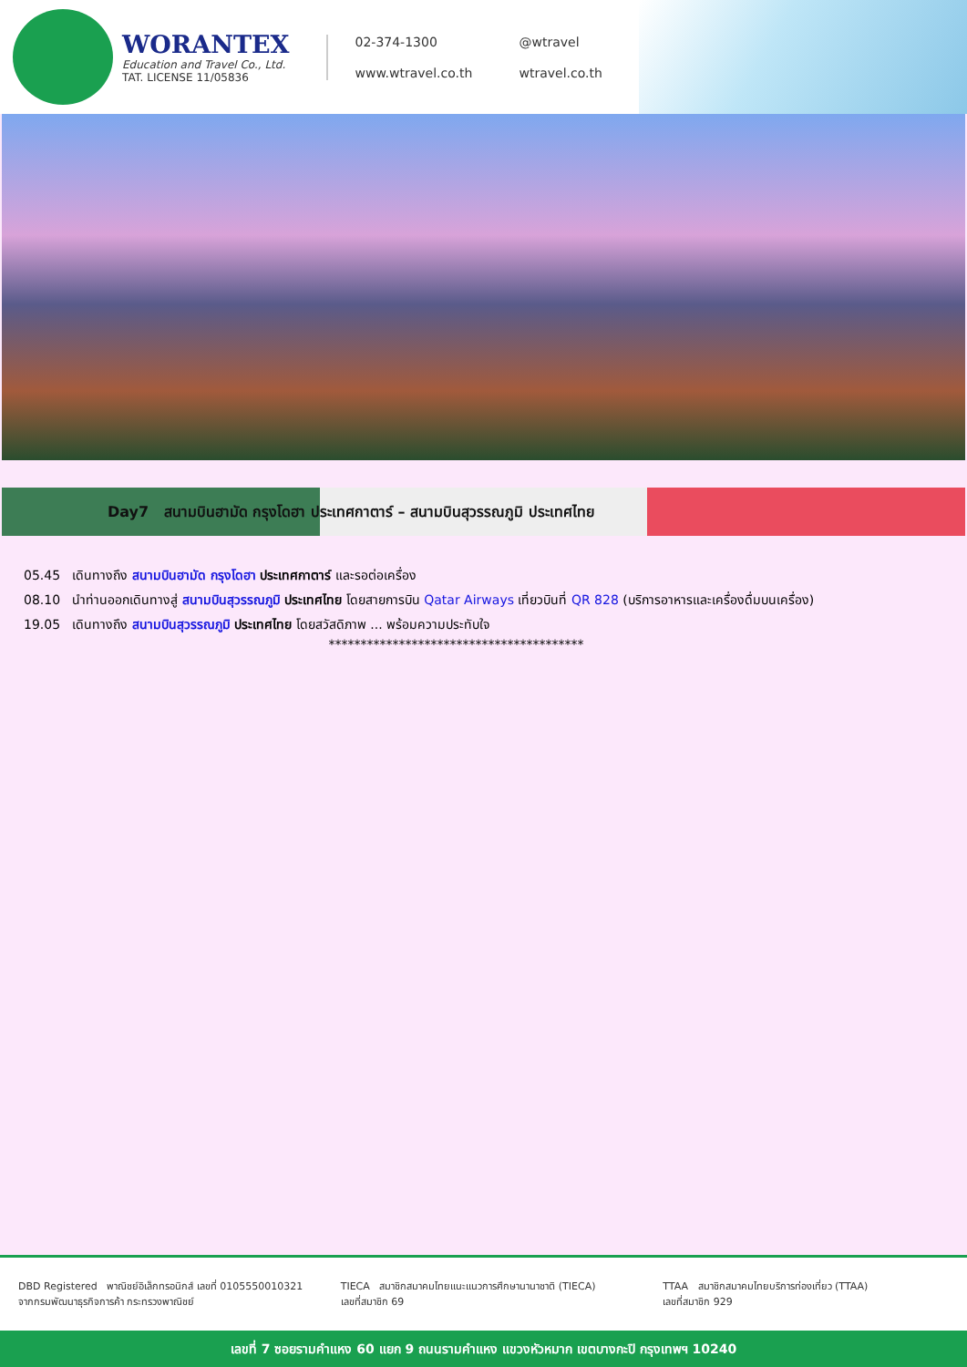WORANTEX
Education and Travel Co., Ltd.
TAT. LICENSE 11/05836
02-374-1300 @wtravel www.wtravel.co.th wtravel.co.th
Day7 สนามบินฮามัด กรุงโดฮา ประเทศกาตาร์ – สนามบินสุวรรณภูมิ ประเทศไทย
05.45 เดินทางถึง สนามบินฮามัด กรุงโดฮา ประเทศกาตาร์ และรอต่อเครื่อง
08.10 นำท่านออกเดินทางสู่ สนามบินสุวรรณภูมิ ประเทศไทย โดยสายการบิน Qatar Airways เที่ยวบินที่ QR 828 (บริการอาหารและเครื่องดื่มบนเครื่อง)
19.05 เดินทางถึง สนามบินสุวรรณภูมิ ประเทศไทย โดยสวัสดิภาพ ... พร้อมความประทับใจ
****************************************
DBD Registered พาณิชย์อิเล็กทรอนิกส์ เลขที่ 0105550010321
จากกรมพัฒนาธุรกิจการค้า กระทรวงพาณิชย์
TIECA สมาชิกสมาคมไทยแนะแนวการศึกษานานาชาติ (TIECA)
เลขที่สมาชิก 69
TTAA สมาชิกสมาคมไทยบริการท่องเที่ยว (TTAA)
เลขที่สมาชิก 929
เลขที่ 7 ซอยรามคำแหง 60 แยก 9 ถนนรามคำแหง แขวงหัวหมาก เขตบางกะปิ กรุงเทพฯ 10240